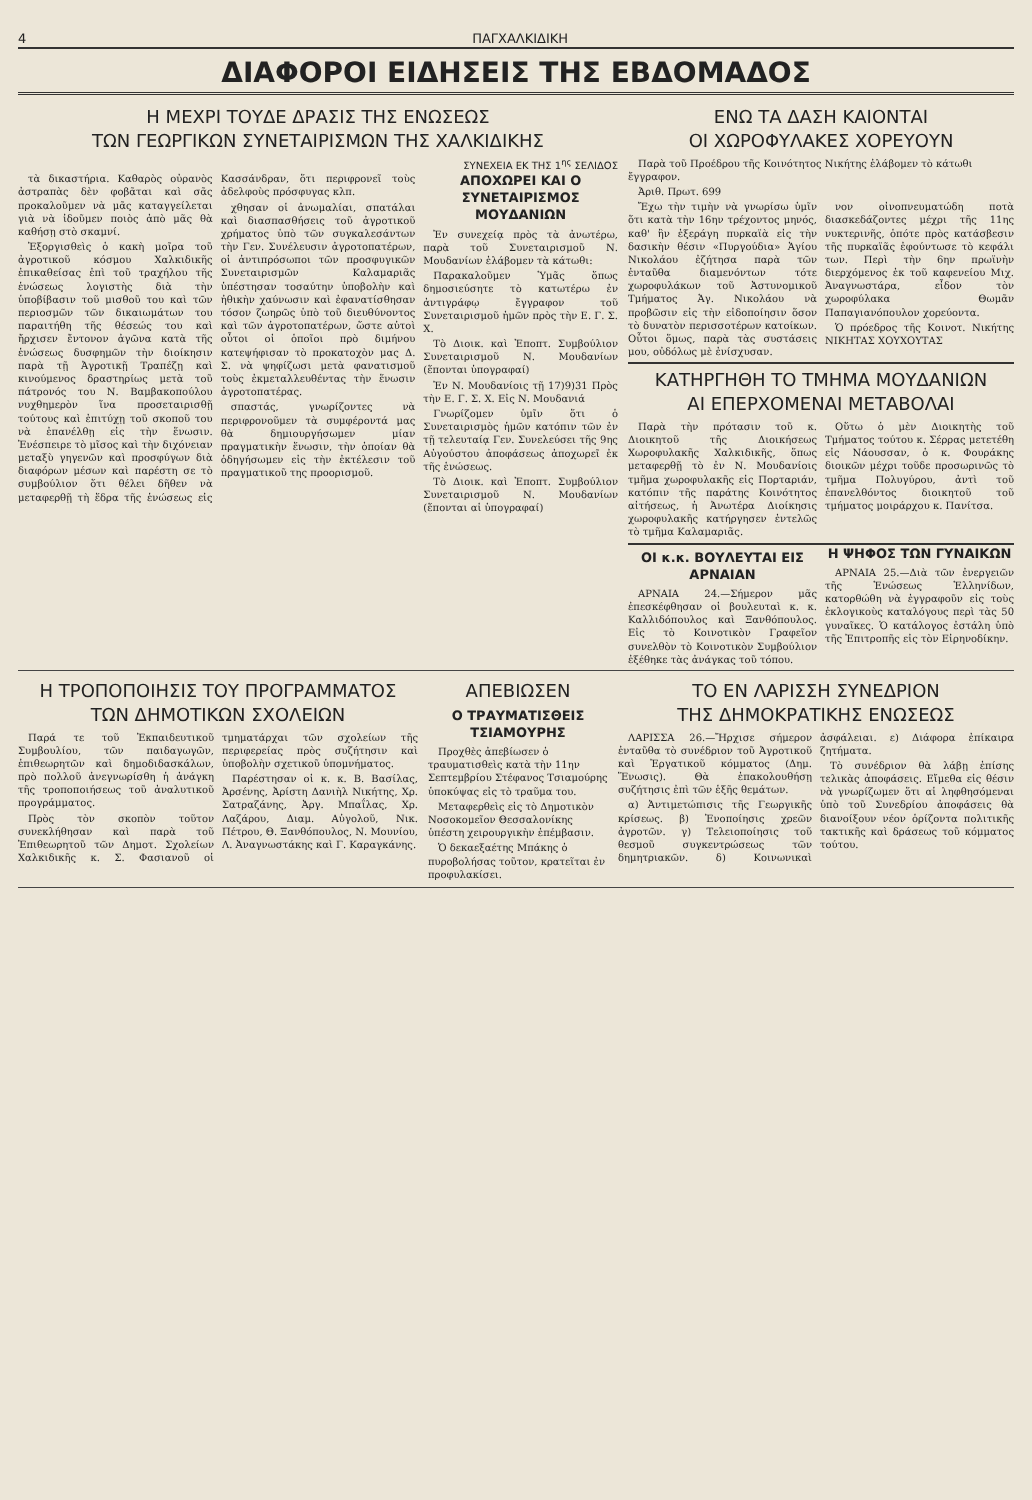4 ΠΑΓΧΑΛΚΙΔΙΚΗ
ΔΙΑΦΟΡΟΙ ΕΙΔΗΣΕΙΣ ΤΗΣ ΕΒΔΟΜΑΔΟΣ
Η ΜΕΧΡΙ ΤΟΥΔΕ ΔΡΑΣΙΣ ΤΗΣ ΕΝΩΣΕΩΣ
ΤΩΝ ΓΕΩΡΓΙΚΩΝ ΣΥΝΕΤΑΙΡΙΣΜΩΝ ΤΗΣ ΧΑΛΚΙΔΙΚΗΣ
ΣΥΝΕΧΕΙΑ ΕΚ ΤΗΣ 1<sup>ης</sup> ΣΕΛΙΔΟΣ
τὰ δικαστήρια. Καθαρὸς οὐρανὸς ἀστραπὰς δὲν φοβᾶται καὶ σᾶς προκαλοῦμεν νὰ μᾶς καταγγείλεται γιὰ νὰ ἰδοῦμεν ποιὸς ἀπὸ μᾶς θὰ καθήσῃ στὸ σκαμνί.
Ἐξοργισθεὶς ὁ κακὴ μοῖρα τοῦ ἀγροτικοῦ κόσμου Χαλκιδικῆς ἐπικαθείσας ἐπὶ τοῦ τραχήλου τῆς ἑνώσεως λογιστὴς διὰ τὴν ὑποβίβασιν τοῦ μισθοῦ του καὶ τῶν περιοσμῶν τῶν δικαιωμάτων του παραιτήθη τῆς θέσεώς του καὶ ἤρχισεν ἔντονον ἀγῶνα κατὰ τῆς ἑνώσεως δυσφημῶν τὴν διοίκησιν παρὰ τῇ Ἀγροτικῇ Τραπέζῃ καὶ κινούμενος δραστηρίως μετὰ τοῦ πάτρονός του Ν. Βαμβακοπούλου νυχθημερὸν ἵνα προσεταιρισθῇ τούτους καὶ ἐπιτύχῃ τοῦ σκοποῦ του νὰ ἐπανέλθῃ εἰς τὴν ἕνωσιν. Ἐνέσπειρε τὸ μῖσος καὶ τὴν διχόνειαν μεταξὺ γηγενῶν καὶ προσφύγων διὰ διαφόρων μέσων καὶ παρέστη σε τὸ συμβούλιον ὅτι θέλει δῆθεν νὰ μεταφερθῇ τὴ ἕδρα τῆς ἑνώσεως εἰς Κασσάνδραν, ὅτι περιφρονεῖ τοὺς ἀδελφοὺς πρόσφυγας κλπ.
χθησαν οἱ ἀνωμαλίαι, σπατάλαι καὶ διασπασθήσεις τοῦ ἀγροτικοῦ χρήματος ὑπὸ τῶν συγκαλεσάντων τὴν Γεν. Συνέλευσιν ἀγροτοπατέρων, οἱ ἀντιπρόσωποι τῶν προσφυγικῶν Συνεταιρισμῶν Καλαμαριᾶς ὑπέστησαν τοσαύτην ὑποβολὴν καὶ ἠθικὴν χαύνωσιν καὶ ἐφανατίσθησαν τόσον ζωηρῶς ὑπὸ τοῦ διευθύνοντος καὶ τῶν ἀγροτοπατέρων, ὥστε αὐτοὶ οὗτοι οἱ ὁποῖοι πρὸ διμήνου κατεψήφισαν τὸ προκατοχὸν μας Δ. Σ. νὰ ψηφίζωσι μετὰ φανατισμοῦ τοὺς ἐκμεταλλευθέντας τὴν ἕνωσιν ἀγροτοπατέρας.
σπαστάς, γνωρίζοντες νὰ περιφρονοῦμεν τὰ συμφέροντά μας θὰ δημιουργήσωμεν μίαν πραγματικὴν ἕνωσιν, τὴν ὁποίαν θὰ ὁδηγήσωμεν εἰς τὴν ἐκτέλεσιν τοῦ πραγματικοῦ της προορισμοῦ.
ΑΠΟΧΩΡΕΙ ΚΑΙ Ο ΣΥΝΕΤΑΙΡΙΣΜΟΣ ΜΟΥΔΑΝΙΩΝ
Ἐν συνεχείᾳ πρὸς τὰ ἀνωτέρω, παρὰ τοῦ Συνεταιρισμοῦ Ν. Μουδανίων ἐλάβομεν τὰ κάτωθι:
Παρακαλοῦμεν Ὑμᾶς ὅπως δημοσιεύσητε τὸ κατωτέρω ἐν ἀντιγράφῳ ἔγγραφον τοῦ Συνεταιρισμοῦ ἡμῶν πρὸς τὴν Ε. Γ. Σ. Χ.
Τὸ Διοικ. καὶ Ἐποπτ. Συμβούλιον Συνεταιρισμοῦ Ν. Μουδανίων (ἕπονται ὑπογραφαί)
Ἐν Ν. Μουδανίοις τῇ 17)9)31 Πρὸς τὴν Ε. Γ. Σ. Χ. Εἰς Ν. Μουδανιά
Γνωρίζομεν ὑμῖν ὅτι ὁ Συνεταιρισμὸς ἡμῶν κατόπιν τῶν ἐν τῇ τελευταίᾳ Γεν. Συνελεύσει τῆς 9ης Αὐγούστου ἀποφάσεως ἀποχωρεῖ ἐκ τῆς ἑνώσεως.
Τὸ Διοικ. καὶ Ἐποπτ. Συμβούλιον Συνεταιρισμοῦ Ν. Μουδανίων (ἕπονται αἱ ὑπογραφαί)
ΕΝΩ ΤΑ ΔΑΣΗ ΚΑΙΟΝΤΑΙ
ΟΙ ΧΩΡΟΦΥΛΑΚΕΣ ΧΟΡΕΥΟΥΝ
Παρὰ τοῦ Προέδρου τῆς Κοινότητος Νικήτης ἐλάβομεν τὸ κάτωθι ἔγγραφον.
Ἀριθ. Πρωτ. 699
Ἔχω τὴν τιμὴν νὰ γνωρίσω ὑμῖν ὅτι κατὰ τὴν 16ην τρέχοντος μηνός, καθ' ἣν ἐξεράγη πυρκαϊὰ εἰς τὴν δασικὴν θέσιν «Πυργούδια» Ἁγίου Νικολάου ἐζήτησα παρὰ τῶν ἐνταῦθα διαμενόντων τότε χωροφυλάκων τοῦ Ἀστυνομικοῦ Τμήματος Ἁγ. Νικολάου νὰ προβῶσιν εἰς τὴν εἰδοποίησιν ὅσον τὸ δυνατὸν περισσοτέρων κατοίκων. Οὗτοι ὅμως, παρὰ τὰς συστάσεις μου, οὐδόλως μὲ ἐνίσχυσαν.
νον οἰνοπνευματώδη ποτὰ διασκεδάζοντες μέχρι τῆς 11ης νυκτερινῆς, ὁπότε πρὸς κατάσβεσιν τῆς πυρκαϊᾶς ἐφούντωσε τὸ κεφάλι των. Περὶ τὴν 6ην πρωϊνὴν διερχόμενος ἐκ τοῦ καφενείου Μιχ. Ἀναγνωστάρα, εἶδον τὸν χωροφύλακα Θωμᾶν Παπαγιανόπουλον χορεύοντα.
Ὁ πρόεδρος τῆς Κοινοτ. Νικήτης ΝΙΚΗΤΑΣ ΧΟΥΧΟΥΤΑΣ
ΚΑΤΗΡΓΗΘΗ ΤΟ ΤΜΗΜΑ ΜΟΥΔΑΝΙΩΝ
ΑΙ ΕΠΕΡΧΟΜΕΝΑΙ ΜΕΤΑΒΟΛΑΙ
Παρὰ τὴν πρότασιν τοῦ κ. Διοικητοῦ τῆς Διοικήσεως Χωροφυλακῆς Χαλκιδικῆς, ὅπως μεταφερθῇ τὸ ἐν Ν. Μουδανίοις τμῆμα χωροφυλακῆς εἰς Πορταριάν, κατόπιν τῆς παράτης Κοινότητος αἰτήσεως, ἡ Ἀνωτέρα Διοίκησις χωροφυλακῆς κατήργησεν ἐντελῶς τὸ τμῆμα Καλαμαριᾶς.
Οὕτω ὁ μὲν Διοικητὴς τοῦ Τμήματος τούτου κ. Σέρρας μετετέθη εἰς Νάουσσαν, ὁ κ. Φουράκης διοικῶν μέχρι τοῦδε προσωρινῶς τὸ τμῆμα Πολυγύρου, ἀντὶ τοῦ ἐπανελθόντος διοικητοῦ τοῦ τμήματος μοιράρχου κ. Πανίτσα.
ΟΙ κ.κ. ΒΟΥΛΕΥΤΑΙ ΕΙΣ ΑΡΝΑΙΑΝ
ΑΡΝΑΙΑ 24.—Σήμερον μᾶς ἐπεσκέφθησαν οἱ βουλευταὶ κ. κ. Καλλιδόπουλος καὶ Ξανθόπουλος. Εἰς τὸ Κοινοτικὸν Γραφεῖον συνελθὸν τὸ Κοινοτικὸν Συμβούλιον ἐξέθηκε τὰς ἀνάγκας τοῦ τόπου.
Η ΨΗΦΟΣ ΤΩΝ ΓΥΝΑΙΚΩΝ
ΑΡΝΑΙΑ 25.—Διὰ τῶν ἐνεργειῶν τῆς Ἑνώσεως Ἑλληνίδων, κατορθώθη νὰ ἐγγραφοῦν εἰς τοὺς ἐκλογικοὺς καταλόγους περὶ τὰς 50 γυναῖκες. Ὁ κατάλογος ἐστάλη ὑπὸ τῆς Ἐπιτροπῆς εἰς τὸν Εἰρηνοδίκην.
Η ΤΡΟΠΟΠΟΙΗΣΙΣ ΤΟΥ ΠΡΟΓΡΑΜΜΑΤΟΣ
ΤΩΝ ΔΗΜΟΤΙΚΩΝ ΣΧΟΛΕΙΩΝ
Παρά τε τοῦ Ἐκπαιδευτικοῦ Συμβουλίου, τῶν παιδαγωγῶν, ἐπιθεωρητῶν καὶ δημοδιδασκάλων, πρὸ πολλοῦ ἀνεγνωρίσθη ἡ ἀνάγκη τῆς τροποποιήσεως τοῦ ἀναλυτικοῦ προγράμματος.
Πρὸς τὸν σκοπὸν τοῦτον συνεκλήθησαν καὶ παρὰ τοῦ Ἐπιθεωρητοῦ τῶν Δημοτ. Σχολείων Χαλκιδικῆς κ. Σ. Φασιανοῦ οἱ τμηματάρχαι τῶν σχολείων τῆς περιφερείας πρὸς συζήτησιν καὶ ὑποβολὴν σχετικοῦ ὑπομνήματος.
Παρέστησαν οἱ κ. κ. Β. Βασίλας, Ἀρσένης, Ἀρίστη Δανιὴλ Νικήτης, Χρ. Σατραζάνης, Ἀργ. Μπαΐλας, Χρ. Λαζάρου, Διαμ. Αὐγολοῦ, Νικ. Πέτρου, Θ. Ξανθόπουλος, Ν. Μουνίου, Λ. Ἀναγνωστάκης καὶ Γ. Καραγκάνης.
ΑΠΕΒΙΩΣΕΝ
Ο ΤΡΑΥΜΑΤΙΣΘΕΙΣ ΤΣΙΑΜΟΥΡΗΣ
Προχθὲς ἀπεβίωσεν ὁ τραυματισθεὶς κατὰ τὴν 11ην Σεπτεμβρίου Στέφανος Τσιαμούρης ὑποκύψας εἰς τὸ τραῦμα του.
Μεταφερθεὶς εἰς τὸ Δημοτικὸν Νοσοκομεῖον Θεσσαλονίκης ὑπέστη χειρουργικὴν ἐπέμβασιν.
Ὁ δεκαεξαέτης Μπάκης ὁ πυροβολήσας τοῦτον, κρατεῖται ἐν προφυλακίσει.
ΤΟ ΕΝ ΛΑΡΙΣΣΗ ΣΥΝΕΔΡΙΟΝ
ΤΗΣ ΔΗΜΟΚΡΑΤΙΚΗΣ ΕΝΩΣΕΩΣ
ΛΑΡΙΣΣΑ 26.—Ἤρχισε σήμερον ἐνταῦθα τὸ συνέδριον τοῦ Ἀγροτικοῦ καὶ Ἐργατικοῦ κόμματος (Δημ. Ἕνωσις). Θὰ ἐπακολουθήσῃ συζήτησις ἐπὶ τῶν ἑξῆς θεμάτων.
α) Ἀντιμετώπισις τῆς Γεωργικῆς κρίσεως. β) Ἐνοποίησις χρεῶν ἀγροτῶν. γ) Τελειοποίησις τοῦ θεσμοῦ συγκεντρώσεως τῶν δημητριακῶν. δ) Κοινωνικαὶ ἀσφάλειαι. ε) Διάφορα ἐπίκαιρα ζητήματα.
Τὸ συνέδριον θὰ λάβῃ ἐπίσης τελικὰς ἀποφάσεις. Εἴμεθα εἰς θέσιν νὰ γνωρίζωμεν ὅτι αἱ ληφθησόμεναι ὑπὸ τοῦ Συνεδρίου ἀποφάσεις θὰ διανοίξουν νέον ὁρίζοντα πολιτικῆς τακτικῆς καὶ δράσεως τοῦ κόμματος τούτου.